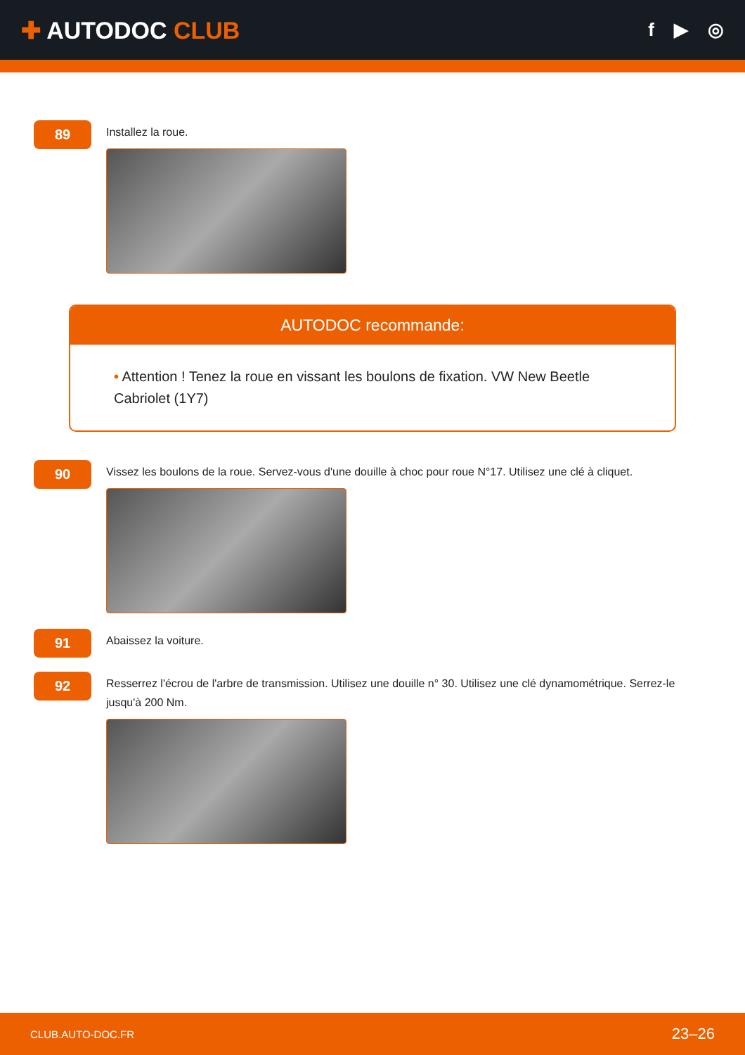✚ AUTODOC CLUB
f ▶ ◎
89
Installez la roue.
AUTODOC recommande:
• Attention ! Tenez la roue en vissant les boulons de fixation. VW New Beetle Cabriolet (1Y7)
90
Vissez les boulons de la roue. Servez-vous d'une douille à choc pour roue N°17. Utilisez une clé à cliquet.
91
Abaissez la voiture.
92
Resserrez l'écrou de l'arbre de transmission. Utilisez une douille n° 30. Utilisez une clé dynamométrique. Serrez-le jusqu'à 200 Nm.
CLUB.AUTO-DOC.FR 23–26